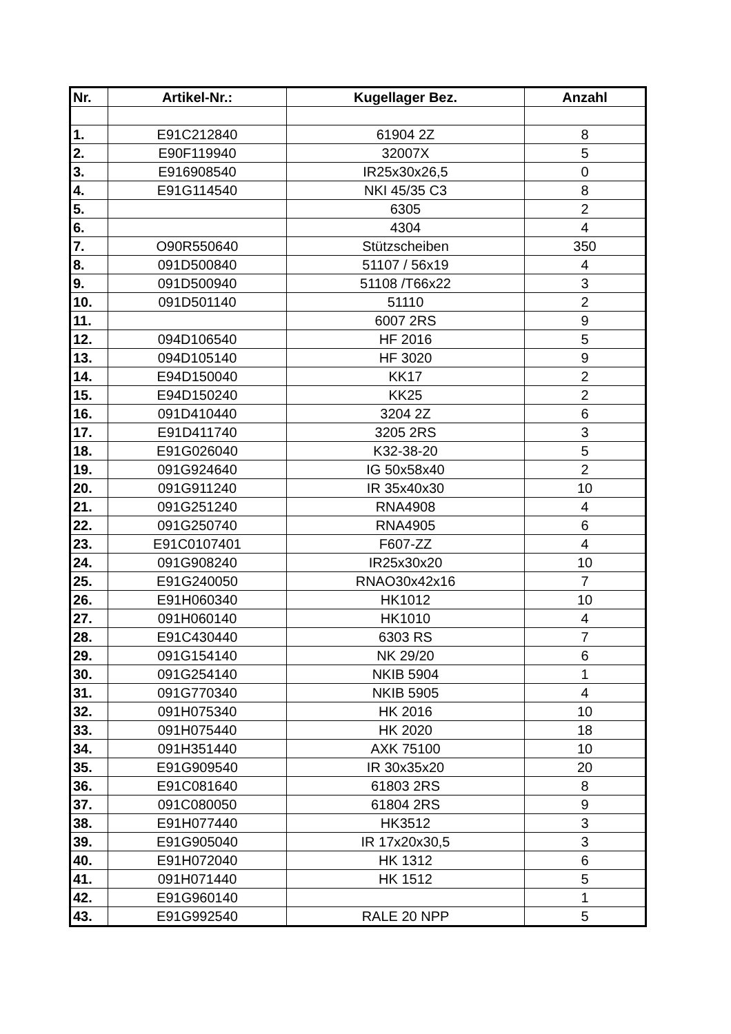| Nr. | Artikel-Nr.: | Kugellager Bez. | Anzahl |
| --- | --- | --- | --- |
| 1. | E91C212840 | 61904 2Z | 8 |
| 2. | E90F119940 | 32007X | 5 |
| 3. | E916908540 | IR25x30x26,5 | 0 |
| 4. | E91G114540 | NKI 45/35 C3 | 8 |
| 5. | | 6305 | 2 |
| 6. | | 4304 | 4 |
| 7. | O90R550640 | Stützscheiben | 350 |
| 8. | 091D500840 | 51107 / 56x19 | 4 |
| 9. | 091D500940 | 51108 /T66x22 | 3 |
| 10. | 091D501140 | 51110 | 2 |
| 11. | | 6007 2RS | 9 |
| 12. | 094D106540 | HF 2016 | 5 |
| 13. | 094D105140 | HF 3020 | 9 |
| 14. | E94D150040 | KK17 | 2 |
| 15. | E94D150240 | KK25 | 2 |
| 16. | 091D410440 | 3204 2Z | 6 |
| 17. | E91D411740 | 3205 2RS | 3 |
| 18. | E91G026040 | K32-38-20 | 5 |
| 19. | 091G924640 | IG 50x58x40 | 2 |
| 20. | 091G911240 | IR 35x40x30 | 10 |
| 21. | 091G251240 | RNA4908 | 4 |
| 22. | 091G250740 | RNA4905 | 6 |
| 23. | E91C0107401 | F607-ZZ | 4 |
| 24. | 091G908240 | IR25x30x20 | 10 |
| 25. | E91G240050 | RNAO30x42x16 | 7 |
| 26. | E91H060340 | HK1012 | 10 |
| 27. | 091H060140 | HK1010 | 4 |
| 28. | E91C430440 | 6303 RS | 7 |
| 29. | 091G154140 | NK 29/20 | 6 |
| 30. | 091G254140 | NKIB 5904 | 1 |
| 31. | 091G770340 | NKIB 5905 | 4 |
| 32. | 091H075340 | HK 2016 | 10 |
| 33. | 091H075440 | HK 2020 | 18 |
| 34. | 091H351440 | AXK 75100 | 10 |
| 35. | E91G909540 | IR 30x35x20 | 20 |
| 36. | E91C081640 | 61803 2RS | 8 |
| 37. | 091C080050 | 61804 2RS | 9 |
| 38. | E91H077440 | HK3512 | 3 |
| 39. | E91G905040 | IR 17x20x30,5 | 3 |
| 40. | E91H072040 | HK 1312 | 6 |
| 41. | 091H071440 | HK 1512 | 5 |
| 42. | E91G960140 | | 1 |
| 43. | E91G992540 | RALE 20 NPP | 5 |